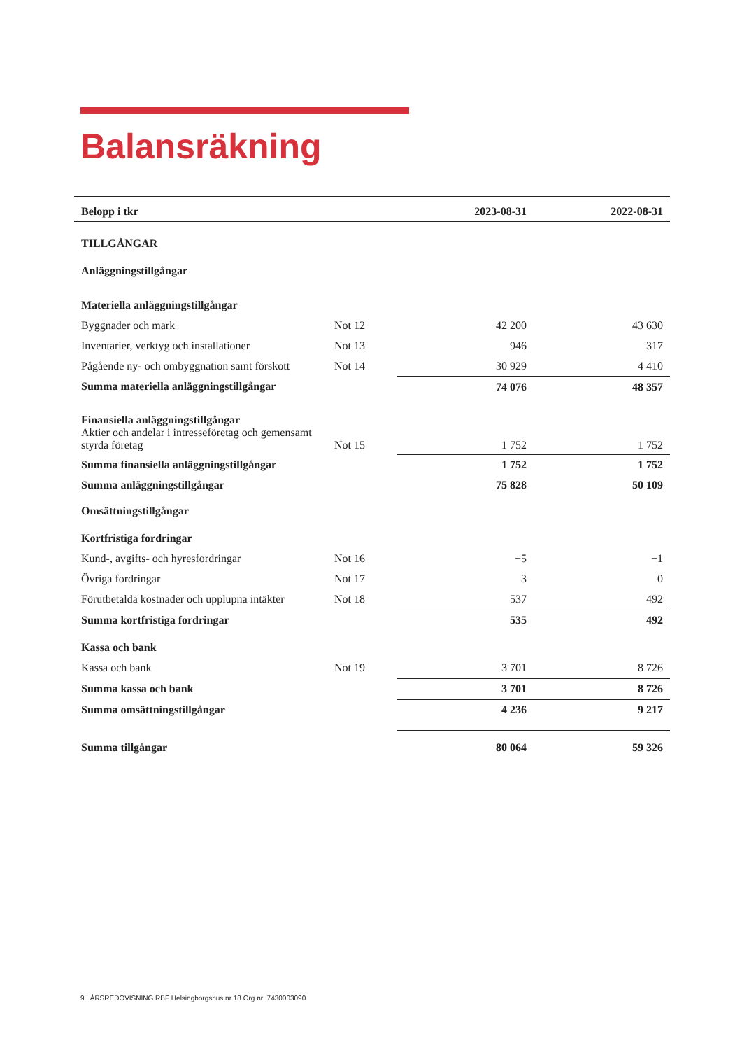Balansräkning
| Belopp i tkr | | 2023-08-31 | 2022-08-31 |
| --- | --- | --- | --- |
| TILLGÅNGAR | | | |
| Anläggningstillgångar | | | |
| Materiella anläggningstillgångar | | | |
| Byggnader och mark | Not 12 | 42 200 | 43 630 |
| Inventarier, verktyg och installationer | Not 13 | 946 | 317 |
| Pågående ny- och ombyggnation samt förskott | Not 14 | 30 929 | 4 410 |
| Summa materiella anläggningstillgångar | | 74 076 | 48 357 |
| Finansiella anläggningstillgångar Aktier och andelar i intresseföretag och gemensamt styrda företag | Not 15 | 1 752 | 1 752 |
| Summa finansiella anläggningstillgångar | | 1 752 | 1 752 |
| Summa anläggningstillgångar | | 75 828 | 50 109 |
| Omsättningstillgångar | | | |
| Kortfristiga fordringar | | | |
| Kund-, avgifts- och hyresfordringar | Not 16 | −5 | −1 |
| Övriga fordringar | Not 17 | 3 | 0 |
| Förutbetalda kostnader och upplupna intäkter | Not 18 | 537 | 492 |
| Summa kortfristiga fordringar | | 535 | 492 |
| Kassa och bank | | | |
| Kassa och bank | Not 19 | 3 701 | 8 726 |
| Summa kassa och bank | | 3 701 | 8 726 |
| Summa omsättningstillgångar | | 4 236 | 9 217 |
| Summa tillgångar | | 80 064 | 59 326 |
9 | ÅRSREDOVISNING RBF Helsingborgshus nr 18 Org.nr: 7430003090